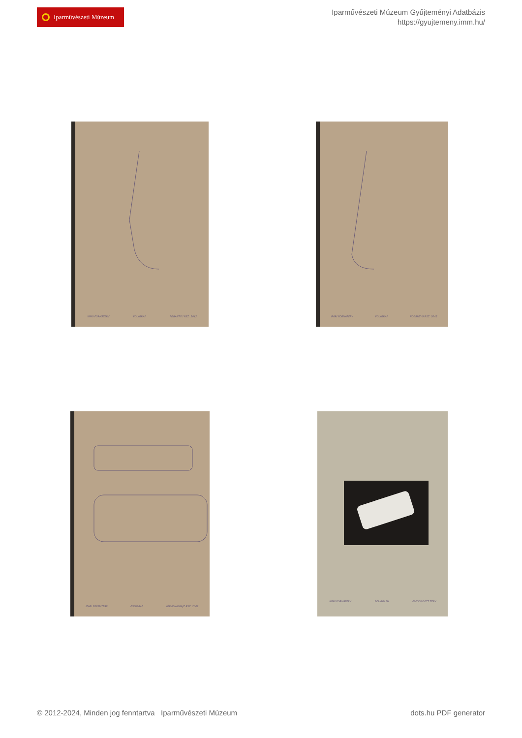Iparművészeti Múzeum
Iparművészeti Múzeum Gyűjteményi Adatbázis
https://gyujtemeny.imm.hu/
IPARI FORMATERV POLYGRÁF FOGANTYÚ RSZ: 2042 IPARI FORMATERV POLYGRÁF FOGANTYÚ RSZ: 2042
IPARI FORMATERV POLYGRÁF KÖRVONALRAJZ RSZ: 2042 IPARI FORMATERV POLIGRAPH ELFOGADOTT TERV
© 2012-2024, Minden jog fenntartva Iparművészeti Múzeum
dots.hu PDF generator